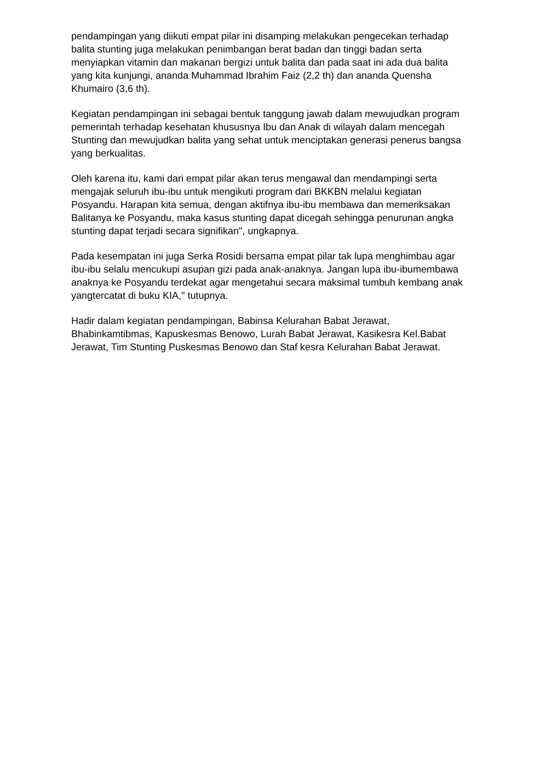pendampingan yang diikuti empat pilar ini disamping melakukan pengecekan terhadap balita stunting juga melakukan penimbangan berat badan dan tinggi badan serta menyiapkan vitamin dan makanan bergizi untuk balita dan pada saat ini ada dua balita yang kita kunjungi, ananda Muhammad Ibrahim Faiz (2,2 th) dan ananda Quensha Khumairo (3,6 th).
Kegiatan pendampingan ini sebagai bentuk tanggung jawab dalam mewujudkan program pemerintah terhadap kesehatan khususnya Ibu dan Anak di wilayah dalam mencegah Stunting dan mewujudkan balita yang sehat untuk menciptakan generasi penerus bangsa yang berkualitas.
Oleh karena itu, kami dari empat pilar akan terus mengawal dan mendampingi serta mengajak seluruh ibu-ibu untuk mengikuti program dari BKKBN melalui kegiatan Posyandu. Harapan kita semua, dengan aktifnya ibu-ibu membawa dan memeriksakan Balitanya ke Posyandu, maka kasus stunting dapat dicegah sehingga penurunan angka stunting dapat terjadi secara signifikan", ungkapnya.
Pada kesempatan ini juga Serka Rosidi bersama empat pilar tak lupa menghimbau agar ibu-ibu selalu mencukupi asupan gizi pada anak-anaknya. Jangan lupa ibu-ibumembawa anaknya ke Posyandu terdekat agar mengetahui secara maksimal tumbuh kembang anak yangtercatat di buku KIA," tutupnya.
Hadir dalam kegiatan pendampingan, Babinsa Kelurahan Babat Jerawat, Bhabinkamtibmas, Kapuskesmas Benowo, Lurah Babat Jerawat, Kasikesra Kel.Babat Jerawat, Tim Stunting Puskesmas Benowo dan Staf kesra Kelurahan Babat Jerawat.